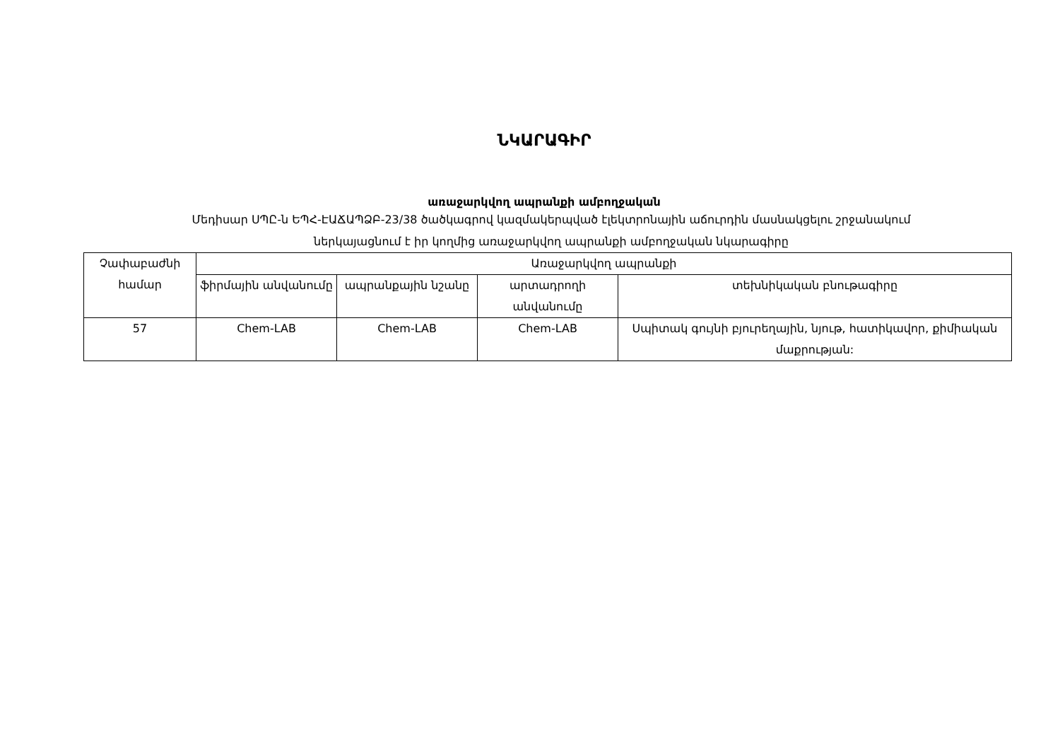ՆԿԱՐԱԳԻՐ
առաջարկվող ապրանքի ամբողջական
Մեդիսար ՍՊԸ-ն ԵՊՀ-ԷԱՃԱՊՁԲ-23/38 ծածկագրով կազմակերպված էլեկտրոնային աճուրդին մասնակցելու շրջանակում
ներկայացնում է իր կողմից առաջարկվող ապրանքի ամբողջական նկարագիրը
| Չափաբաժնի համար | Առաջարկվող ապրանքի | | | |
| --- | --- | --- | --- | --- |
| | ֆիրմային անվանումը | ապրանքային նշանը | արտադրողի անվանումը | տեխնիկական բնութագիրը |
| 57 | Chem-LAB | Chem-LAB | Chem-LAB | Սպիտակ գույնի բյուրեղային, նյութ, հատիկավոր, քիմիական մաքրության: |